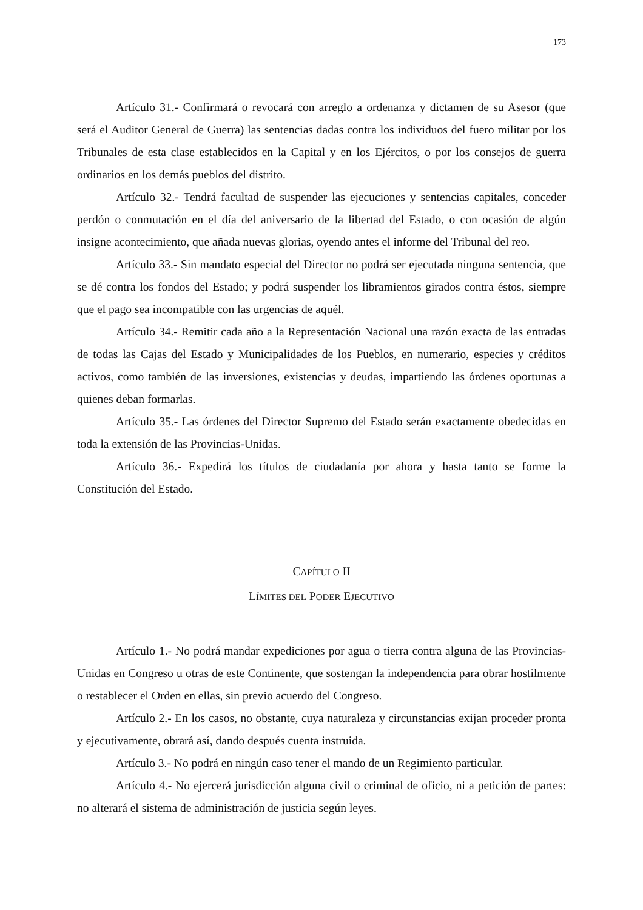173
Artículo 31.- Confirmará o revocará con arreglo a ordenanza y dictamen de su Asesor (que será el Auditor General de Guerra) las sentencias dadas contra los individuos del fuero militar por los Tribunales de esta clase establecidos en la Capital y en los Ejércitos, o por los consejos de guerra ordinarios en los demás pueblos del distrito.
Artículo 32.- Tendrá facultad de suspender las ejecuciones y sentencias capitales, conceder perdón o conmutación en el día del aniversario de la libertad del Estado, o con ocasión de algún insigne acontecimiento, que añada nuevas glorias, oyendo antes el informe del Tribunal del reo.
Artículo 33.- Sin mandato especial del Director no podrá ser ejecutada ninguna sentencia, que se dé contra los fondos del Estado; y podrá suspender los libramientos girados contra éstos, siempre que el pago sea incompatible con las urgencias de aquél.
Artículo 34.- Remitir cada año a la Representación Nacional una razón exacta de las entradas de todas las Cajas del Estado y Municipalidades de los Pueblos, en numerario, especies y créditos activos, como también de las inversiones, existencias y deudas, impartiendo las órdenes oportunas a quienes deban formarlas.
Artículo 35.- Las órdenes del Director Supremo del Estado serán exactamente obedecidas en toda la extensión de las Provincias-Unidas.
Artículo 36.- Expedirá los títulos de ciudadanía por ahora y hasta tanto se forme la Constitución del Estado.
CAPÍTULO II
LÍMITES DEL PODER EJECUTIVO
Artículo 1.- No podrá mandar expediciones por agua o tierra contra alguna de las Provincias-Unidas en Congreso u otras de este Continente, que sostengan la independencia para obrar hostilmente o restablecer el Orden en ellas, sin previo acuerdo del Congreso.
Artículo 2.- En los casos, no obstante, cuya naturaleza y circunstancias exijan proceder pronta y ejecutivamente, obrará así, dando después cuenta instruida.
Artículo 3.- No podrá en ningún caso tener el mando de un Regimiento particular.
Artículo 4.- No ejercerá jurisdicción alguna civil o criminal de oficio, ni a petición de partes: no alterará el sistema de administración de justicia según leyes.